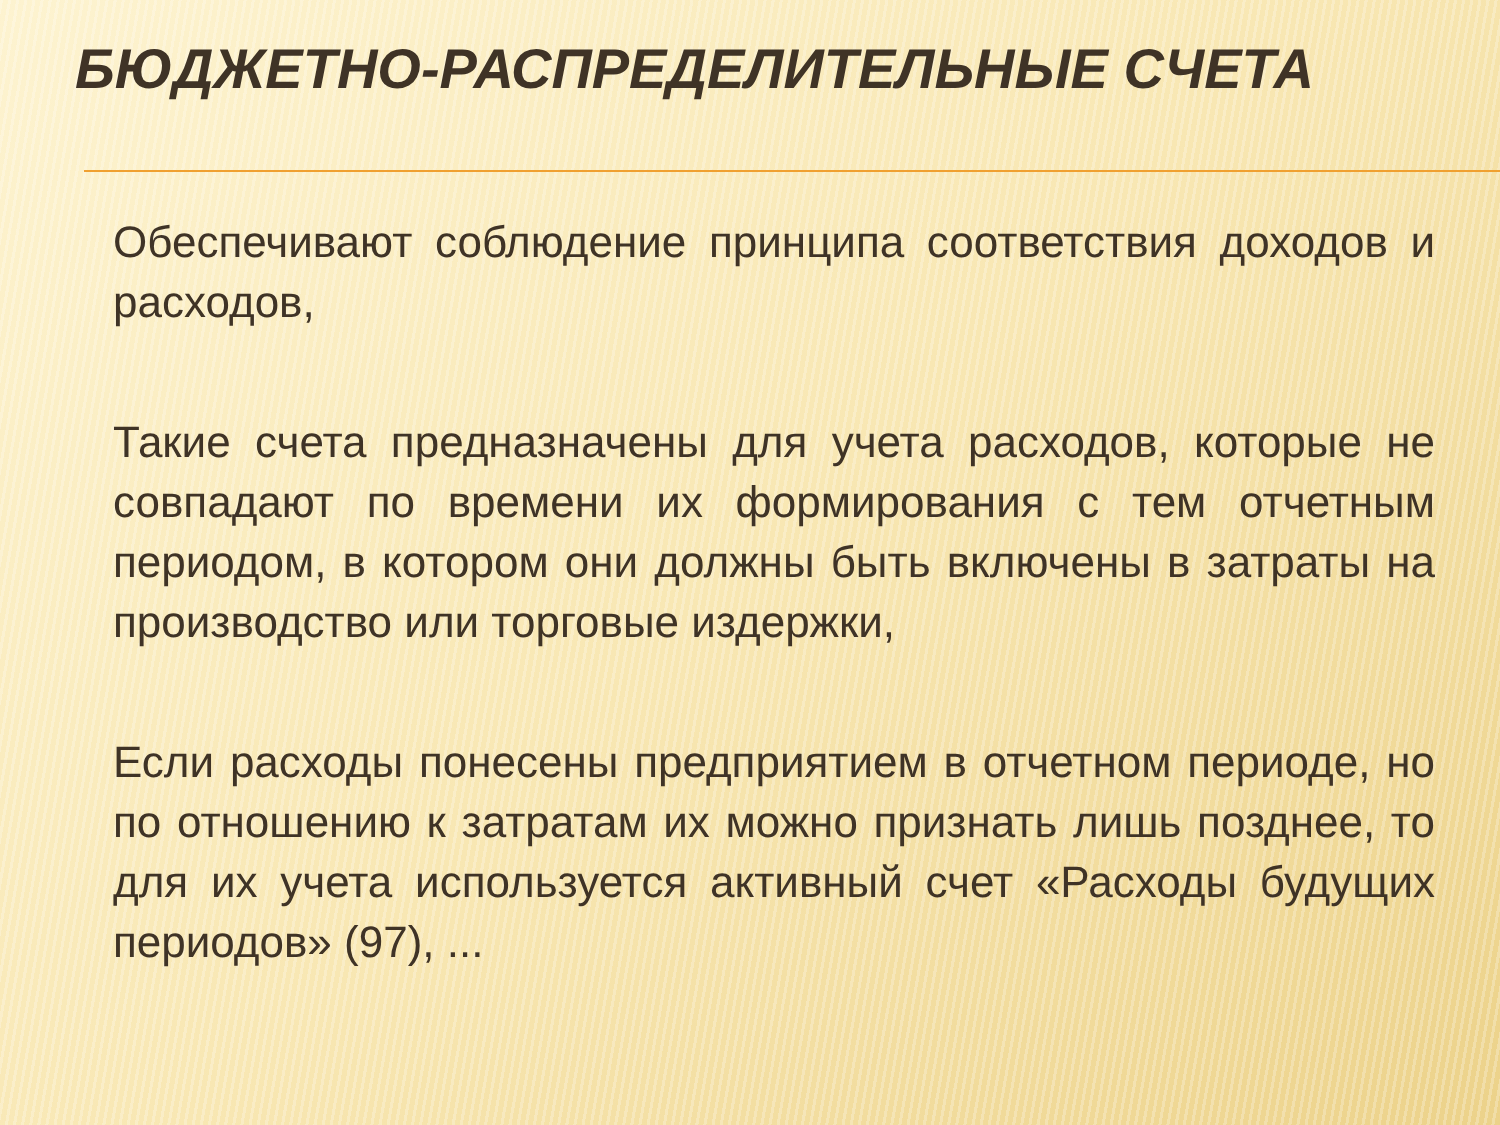БЮДЖЕТНО-РАСПРЕДЕЛИТЕЛЬНЫЕ СЧЕТА
Обеспечивают соблюдение принципа соответствия доходов и расходов,
Такие счета предназначены для учета расходов, которые не совпадают по времени их формирования с тем отчетным периодом, в котором они должны быть включены в затраты на производство или торговые издержки,
Если расходы понесены предприятием в отчетном периоде, но по отношению к затратам их можно признать лишь позднее, то для их учета используется активный счет «Расходы будущих периодов» (97), ...